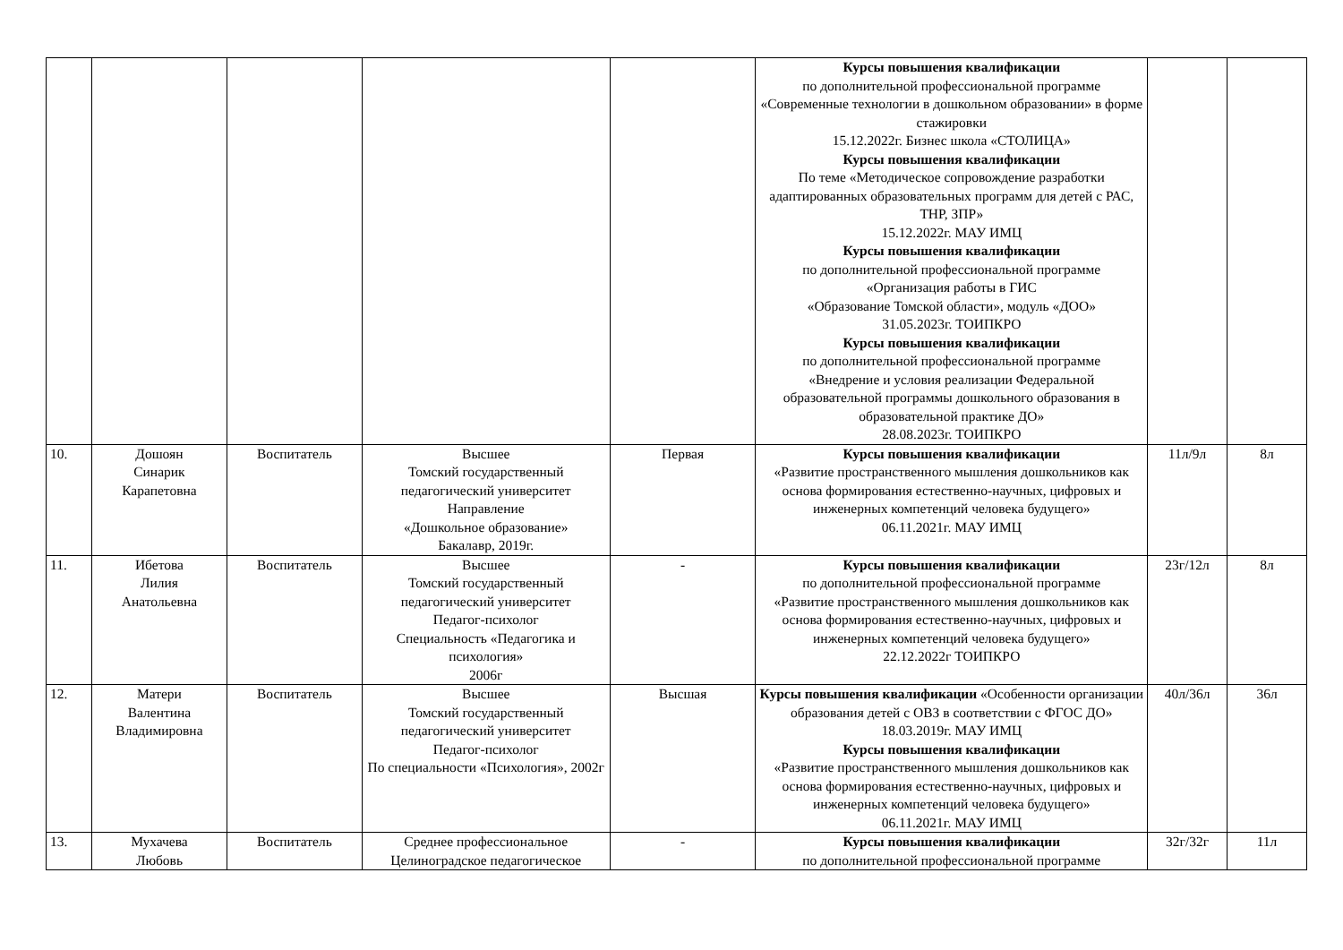| | | | | | Курсы повышения квалификации по дополнительной профессиональной программе «Современные технологии в дошкольном образовании» в форме стажировки 15.12.2022г. Бизнес школа «СТОЛИЦА» Курсы повышения квалификации По теме «Методическое сопровождение разработки адаптированных образовательных программ для детей с РАС, ТНР, ЗПР» 15.12.2022г. МАУ ИМЦ Курсы повышения квалификации по дополнительной профессиональной программе «Организация работы в ГИС «Образование Томской области», модуль «ДОО» 31.05.2023г. ТОИПКРО Курсы повышения квалификации по дополнительной профессиональной программе «Внедрение и условия реализации Федеральной образовательной программы дошкольного образования в образовательной практике ДО» 28.08.2023г. ТОИПКРО | | |
| 10. | Дошоян Синарик Карапетовна | Воспитатель | Высшее Томский государственный педагогический университет Направление «Дошкольное образование» Бакалавр, 2019г. | Первая | Курсы повышения квалификации «Развитие пространственного мышления дошкольников как основа формирования естественно-научных, цифровых и инженерных компетенций человека будущего» 06.11.2021г. МАУ ИМЦ | 11л/9л | 8л |
| 11. | Ибетова Лилия Анатольевна | Воспитатель | Высшее Томский государственный педагогический университет Педагог-психолог Специальность «Педагогика и психология» 2006г | - | Курсы повышения квалификации по дополнительной профессиональной программе «Развитие пространственного мышления дошкольников как основа формирования естественно-научных, цифровых и инженерных компетенций человека будущего» 22.12.2022г ТОИПКРО | 23г/12л | 8л |
| 12. | Матери Валентина Владимировна | Воспитатель | Высшее Томский государственный педагогический университет Педагог-психолог По специальности «Психология», 2002г | Высшая | Курсы повышения квалификации «Особенности организации образования детей с ОВЗ в соответствии с ФГОС ДО» 18.03.2019г. МАУ ИМЦ Курсы повышения квалификации «Развитие пространственного мышления дошкольников как основа формирования естественно-научных, цифровых и инженерных компетенций человека будущего» 06.11.2021г. МАУ ИМЦ | 40л/36л | 36л |
| 13. | Мухачева Любовь | Воспитатель | Среднее профессиональное Целиноградское педагогическое | - | Курсы повышения квалификации по дополнительной профессиональной программе | 32г/32г | 11л |